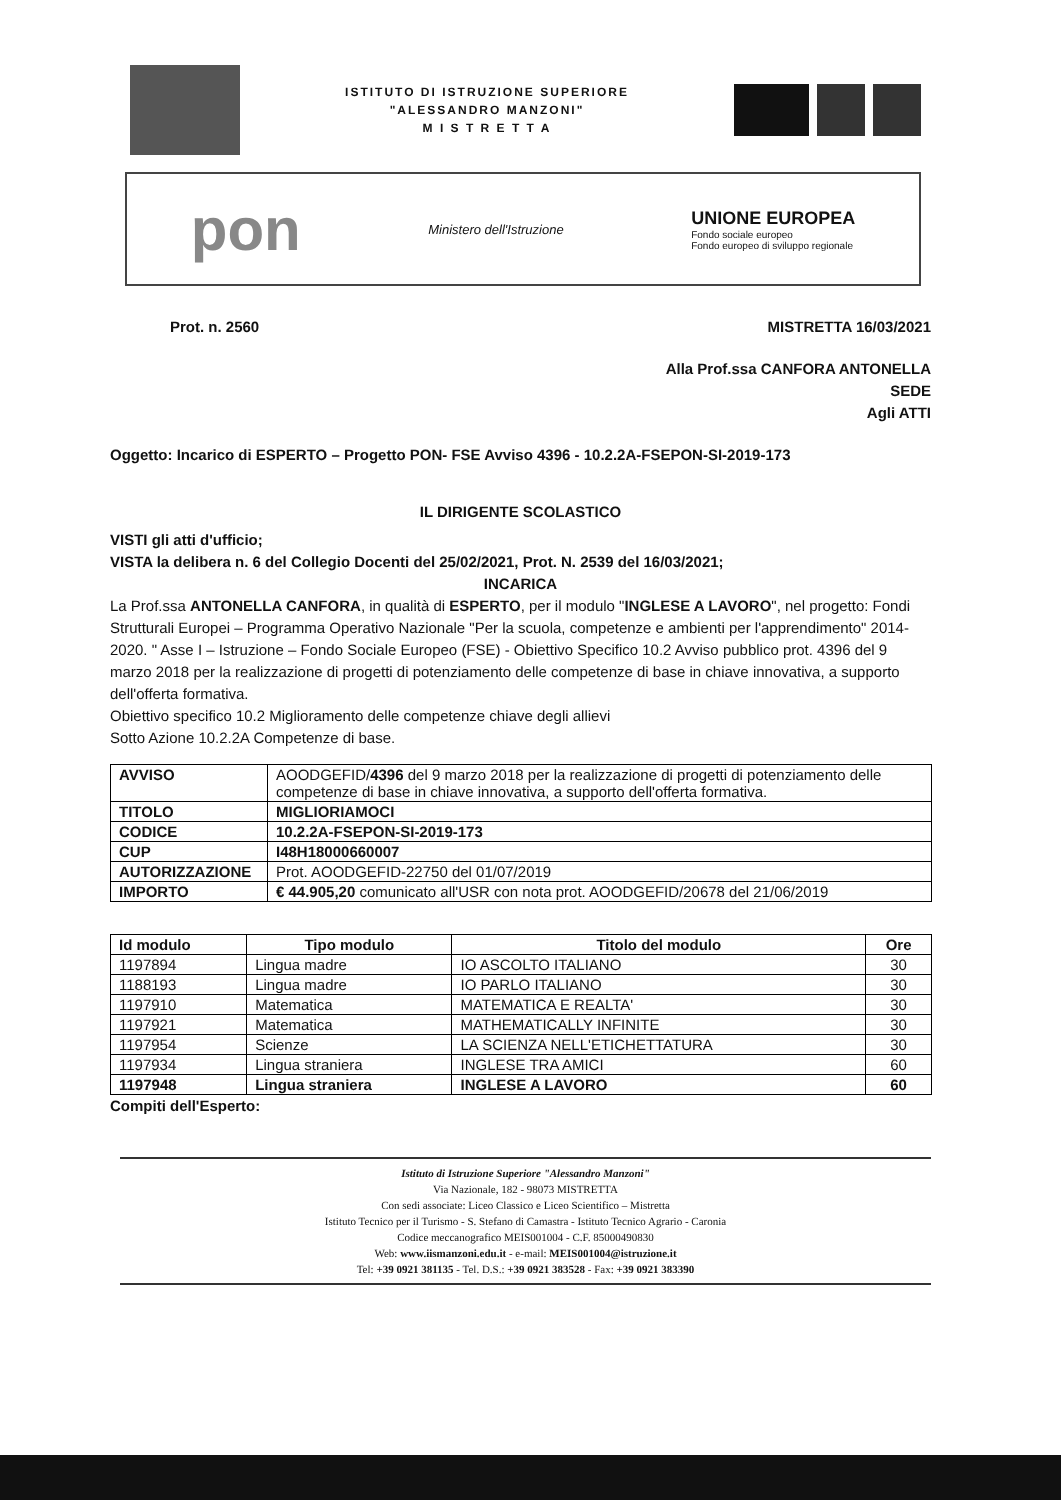ISTITUTO DI ISTRUZIONE SUPERIORE
"ALESSANDRO MANZONI"
M I S T R E T T A
pon
Ministero dell'Istruzione
UNIONE EUROPEA
Fondo sociale europeo
Fondo europeo di sviluppo regionale
Prot. n. 2560 MISTRETTA 16/03/2021
Alla Prof.ssa CANFORA ANTONELLA
SEDE
Agli ATTI
Oggetto: Incarico di ESPERTO – Progetto PON- FSE Avviso 4396 - 10.2.2A-FSEPON-SI-2019-173
IL DIRIGENTE SCOLASTICO
VISTI gli atti d'ufficio;
VISTA la delibera n. 6 del Collegio Docenti del 25/02/2021, Prot. N. 2539 del 16/03/2021;
INCARICA
La Prof.ssa ANTONELLA CANFORA, in qualità di ESPERTO, per il modulo "INGLESE A LAVORO", nel progetto: Fondi Strutturali Europei – Programma Operativo Nazionale "Per la scuola, competenze e ambienti per l'apprendimento" 2014-2020. " Asse I – Istruzione – Fondo Sociale Europeo (FSE) - Obiettivo Specifico 10.2 Avviso pubblico prot. 4396 del 9 marzo 2018 per la realizzazione di progetti di potenziamento delle competenze di base in chiave innovativa, a supporto dell'offerta formativa.
Obiettivo specifico 10.2 Miglioramento delle competenze chiave degli allievi
Sotto Azione 10.2.2A Competenze di base.
| AVVISO | AOODGEFID/ 4396 del 9 marzo 2018 per la realizzazione di progetti di potenziamento delle competenze di base in chiave innovativa, a supporto dell'offerta formativa. |
| TITOLO | MIGLIORIAMOCI |
| CODICE | 10.2.2A-FSEPON-SI-2019-173 |
| CUP | I48H18000660007 |
| AUTORIZZAZIONE | Prot. AOODGEFID-22750 del 01/07/2019 |
| IMPORTO | € 44.905,20 comunicato all'USR con nota prot. AOODGEFID/20678 del 21/06/2019 |
| Id modulo | Tipo modulo | Titolo del modulo | Ore |
| --- | --- | --- | --- |
| 1197894 | Lingua madre | IO ASCOLTO ITALIANO | 30 |
| 1188193 | Lingua madre | IO PARLO ITALIANO | 30 |
| 1197910 | Matematica | MATEMATICA E REALTA' | 30 |
| 1197921 | Matematica | MATHEMATICALLY INFINITE | 30 |
| 1197954 | Scienze | LA SCIENZA NELL'ETICHETTATURA | 30 |
| 1197934 | Lingua straniera | INGLESE TRA AMICI | 60 |
| 1197948 | Lingua straniera | INGLESE A LAVORO | 60 |
Compiti dell'Esperto:
Istituto di Istruzione Superiore "Alessandro Manzoni"
Via Nazionale, 182 - 98073 MISTRETTA
Con sedi associate: Liceo Classico e Liceo Scientifico – Mistretta
Istituto Tecnico per il Turismo - S. Stefano di Camastra - Istituto Tecnico Agrario - Caronia
Codice meccanografico MEIS001004 - C.F. 85000490830
Web: www.iismanzoni.edu.it - e-mail: MEIS001004@istruzione.it
Tel: +39 0921 381135 - Tel. D.S.: +39 0921 383528 - Fax: +39 0921 383390